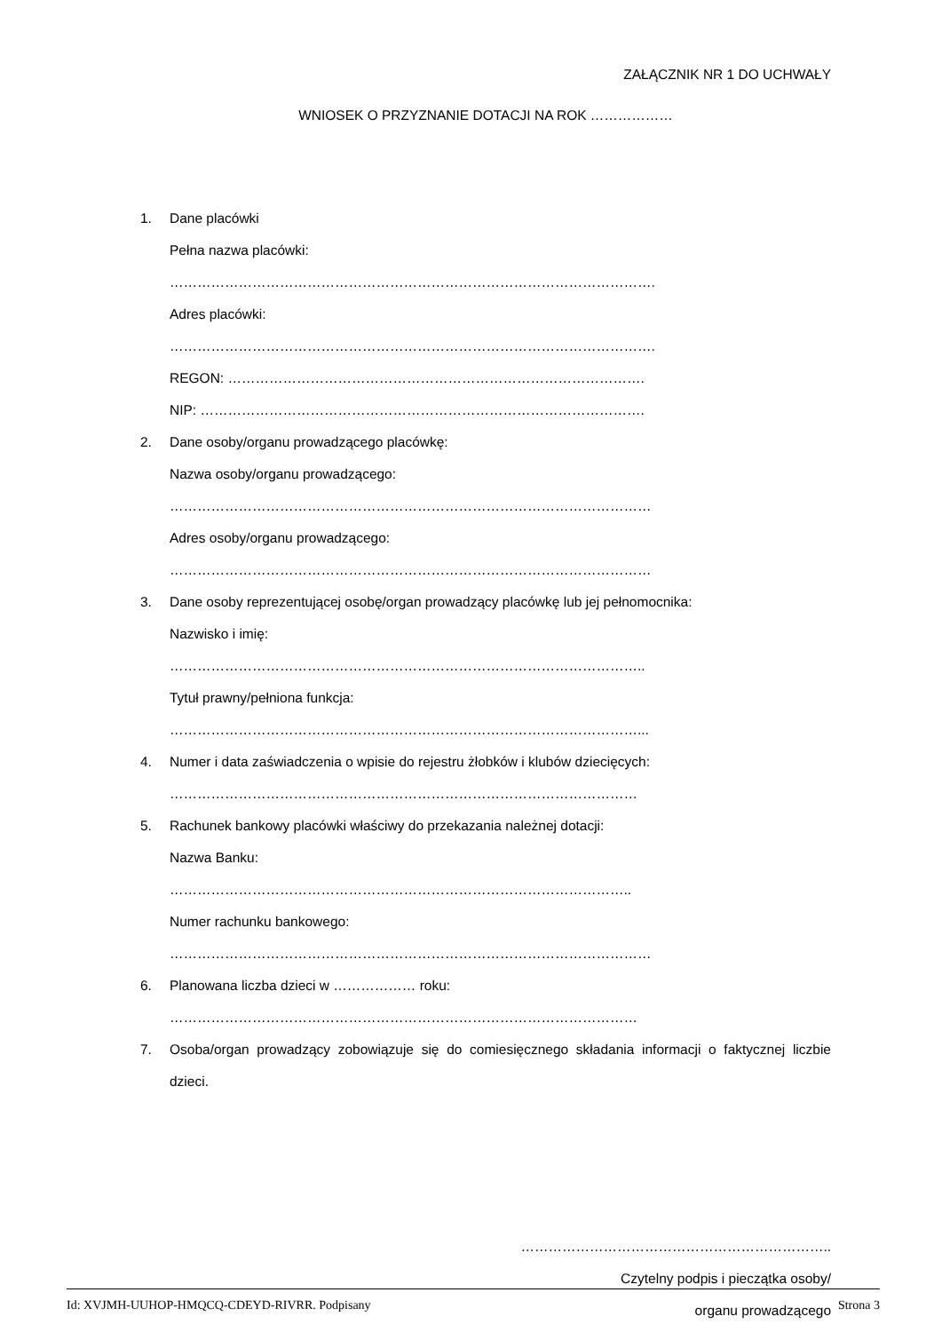ZAŁĄCZNIK NR 1 DO UCHWAŁY
WNIOSEK O PRZYZNANIE DOTACJI NA ROK ………………
1. Dane placówki
Pełna nazwa placówki:
…………………………………………………………………………………………….
Adres placówki:
…………………………………………………………………………………………….
REGON: ……………………………………………………………………………….
NIP: …………………………………………………………………………………….
2. Dane osoby/organu prowadzącego placówkę:
Nazwa osoby/organu prowadzącego:
……………………………………………………………………………………………
Adres osoby/organu prowadzącego:
……………………………………………………………………………………………
3. Dane osoby reprezentującej osobę/organ prowadzący placówkę lub jej pełnomocnika:
Nazwisko i imię:
…………………………………………………………………………………………..
Tytuł prawny/pełniona funkcja:
…………………………………………………………………………………………...
4. Numer i data zaświadczenia o wpisie do rejestru żłobków i klubów dziecięcych:
…………………………………………………………………………………………
5. Rachunek bankowy placówki właściwy do przekazania należnej dotacji:
Nazwa Banku:
………………………………………………………………………………………..
Numer rachunku bankowego:
……………………………………………………………………………………………
6. Planowana liczba dzieci w ……………… roku:
…………………………………………………………………………………………
7. Osoba/organ prowadzący zobowiązuje się do comiesięcznego składania informacji o faktycznej liczbie dzieci.
…………………………………………………………..
Czytelny podpis i pieczątka osoby/
organu prowadzącego
Id: XVJMH-UUHOP-HMQCQ-CDEYD-RIVRR. Podpisany Strona 3